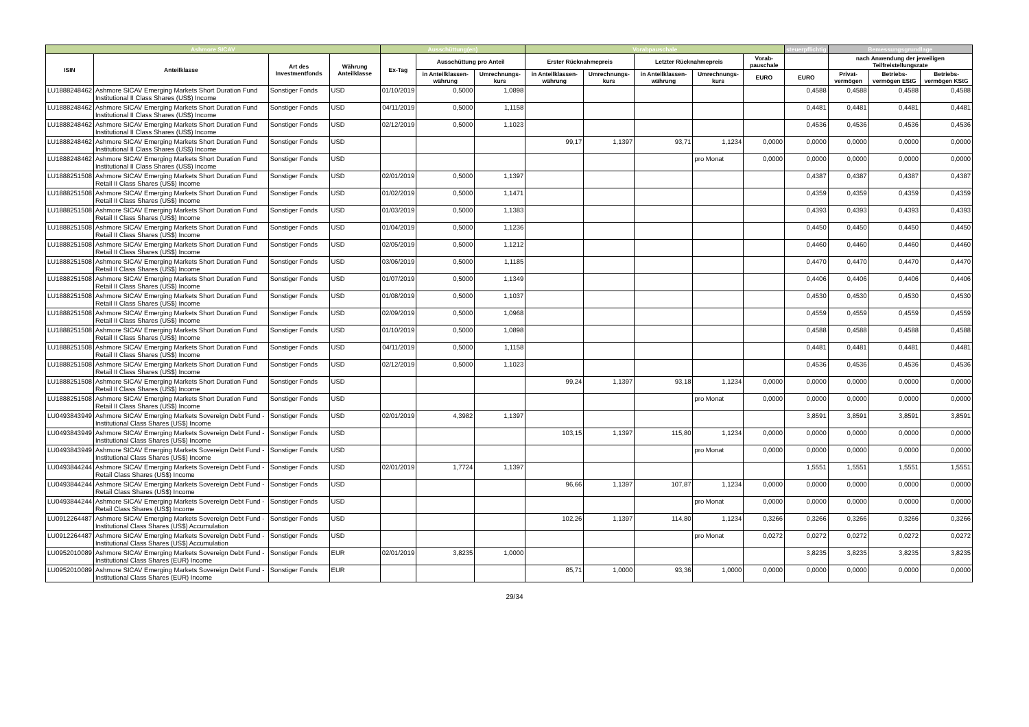| Ashmore SICAV | | | | Ausschüttung(en) | | | Vorabpauschale | | | | | steuerpflichtig | Bemessungsgrundlage | | |
| --- | --- | --- | --- | --- | --- | --- | --- | --- | --- | --- | --- | --- | --- | --- | --- |
| ISIN | Anteilklasse | Art des Investmentfonds | Währung Anteilklasse | Ex-Tag | Ausschüttung pro Anteil | | Erster Rücknahmepreis | | Letzter Rücknahmepreis | | Vorab-pauschale | | nach Anwendung der jeweiligen Teilfreistellungsrate | | |
| | | | | | in Anteilklassen-währung | Umrechnungs-kurs | in Anteilklassen-währung | Umrechnungs-kurs | in Anteilklassen-währung | Umrechnungs-kurs | EURO | EURO | Privat-vermögen | Betriebs-vermögen EStG | Betriebs-vermögen KStG |
| LU1888248462 | Ashmore SICAV Emerging Markets Short Duration Fund Institutional II Class Shares (US$) Income | Sonstiger Fonds | USD | 01/10/2019 | 0,5000 | 1,0898 | | | | | | 0,4588 | 0,4588 | 0,4588 | 0,4588 |
| LU1888248462 | Ashmore SICAV Emerging Markets Short Duration Fund Institutional II Class Shares (US$) Income | Sonstiger Fonds | USD | 04/11/2019 | 0,5000 | 1,1158 | | | | | | 0,4481 | 0,4481 | 0,4481 | 0,4481 |
| LU1888248462 | Ashmore SICAV Emerging Markets Short Duration Fund Institutional II Class Shares (US$) Income | Sonstiger Fonds | USD | 02/12/2019 | 0,5000 | 1,1023 | | | | | | 0,4536 | 0,4536 | 0,4536 | 0,4536 |
| LU1888248462 | Ashmore SICAV Emerging Markets Short Duration Fund Institutional II Class Shares (US$) Income | Sonstiger Fonds | USD | | | | 99,17 | 1,1397 | 93,71 | 1,1234 | 0,0000 | 0,0000 | 0,0000 | 0,0000 | 0,0000 |
| LU1888248462 | Ashmore SICAV Emerging Markets Short Duration Fund Institutional II Class Shares (US$) Income | Sonstiger Fonds | USD | | | | | | | pro Monat | 0,0000 | 0,0000 | 0,0000 | 0,0000 | 0,0000 |
| LU1888251508 | Ashmore SICAV Emerging Markets Short Duration Fund Retail II Class Shares (US$) Income | Sonstiger Fonds | USD | 02/01/2019 | 0,5000 | 1,1397 | | | | | | 0,4387 | 0,4387 | 0,4387 | 0,4387 |
| LU1888251508 | Ashmore SICAV Emerging Markets Short Duration Fund Retail II Class Shares (US$) Income | Sonstiger Fonds | USD | 01/02/2019 | 0,5000 | 1,1471 | | | | | | 0,4359 | 0,4359 | 0,4359 | 0,4359 |
| LU1888251508 | Ashmore SICAV Emerging Markets Short Duration Fund Retail II Class Shares (US$) Income | Sonstiger Fonds | USD | 01/03/2019 | 0,5000 | 1,1383 | | | | | | 0,4393 | 0,4393 | 0,4393 | 0,4393 |
| LU1888251508 | Ashmore SICAV Emerging Markets Short Duration Fund Retail II Class Shares (US$) Income | Sonstiger Fonds | USD | 01/04/2019 | 0,5000 | 1,1236 | | | | | | 0,4450 | 0,4450 | 0,4450 | 0,4450 |
| LU1888251508 | Ashmore SICAV Emerging Markets Short Duration Fund Retail II Class Shares (US$) Income | Sonstiger Fonds | USD | 02/05/2019 | 0,5000 | 1,1212 | | | | | | 0,4460 | 0,4460 | 0,4460 | 0,4460 |
| LU1888251508 | Ashmore SICAV Emerging Markets Short Duration Fund Retail II Class Shares (US$) Income | Sonstiger Fonds | USD | 03/06/2019 | 0,5000 | 1,1185 | | | | | | 0,4470 | 0,4470 | 0,4470 | 0,4470 |
| LU1888251508 | Ashmore SICAV Emerging Markets Short Duration Fund Retail II Class Shares (US$) Income | Sonstiger Fonds | USD | 01/07/2019 | 0,5000 | 1,1349 | | | | | | 0,4406 | 0,4406 | 0,4406 | 0,4406 |
| LU1888251508 | Ashmore SICAV Emerging Markets Short Duration Fund Retail II Class Shares (US$) Income | Sonstiger Fonds | USD | 01/08/2019 | 0,5000 | 1,1037 | | | | | | 0,4530 | 0,4530 | 0,4530 | 0,4530 |
| LU1888251508 | Ashmore SICAV Emerging Markets Short Duration Fund Retail II Class Shares (US$) Income | Sonstiger Fonds | USD | 02/09/2019 | 0,5000 | 1,0968 | | | | | | 0,4559 | 0,4559 | 0,4559 | 0,4559 |
| LU1888251508 | Ashmore SICAV Emerging Markets Short Duration Fund Retail II Class Shares (US$) Income | Sonstiger Fonds | USD | 01/10/2019 | 0,5000 | 1,0898 | | | | | | 0,4588 | 0,4588 | 0,4588 | 0,4588 |
| LU1888251508 | Ashmore SICAV Emerging Markets Short Duration Fund Retail II Class Shares (US$) Income | Sonstiger Fonds | USD | 04/11/2019 | 0,5000 | 1,1158 | | | | | | 0,4481 | 0,4481 | 0,4481 | 0,4481 |
| LU1888251508 | Ashmore SICAV Emerging Markets Short Duration Fund Retail II Class Shares (US$) Income | Sonstiger Fonds | USD | 02/12/2019 | 0,5000 | 1,1023 | | | | | | 0,4536 | 0,4536 | 0,4536 | 0,4536 |
| LU1888251508 | Ashmore SICAV Emerging Markets Short Duration Fund Retail II Class Shares (US$) Income | Sonstiger Fonds | USD | | | | 99,24 | 1,1397 | 93,18 | 1,1234 | 0,0000 | 0,0000 | 0,0000 | 0,0000 | 0,0000 |
| LU1888251508 | Ashmore SICAV Emerging Markets Short Duration Fund Retail II Class Shares (US$) Income | Sonstiger Fonds | USD | | | | | | | pro Monat | 0,0000 | 0,0000 | 0,0000 | 0,0000 | 0,0000 |
| LU0493843949 | Ashmore SICAV Emerging Markets Sovereign Debt Fund - Institutional Class Shares (US$) Income | Sonstiger Fonds | USD | 02/01/2019 | 4,3982 | 1,1397 | | | | | | 3,8591 | 3,8591 | 3,8591 | 3,8591 |
| LU0493843949 | Ashmore SICAV Emerging Markets Sovereign Debt Fund - Institutional Class Shares (US$) Income | Sonstiger Fonds | USD | | | | 103,15 | 1,1397 | 115,80 | 1,1234 | 0,0000 | 0,0000 | 0,0000 | 0,0000 | 0,0000 |
| LU0493843949 | Ashmore SICAV Emerging Markets Sovereign Debt Fund - Institutional Class Shares (US$) Income | Sonstiger Fonds | USD | | | | | | | pro Monat | 0,0000 | 0,0000 | 0,0000 | 0,0000 | 0,0000 |
| LU0493844244 | Ashmore SICAV Emerging Markets Sovereign Debt Fund - Retail Class Shares (US$) Income | Sonstiger Fonds | USD | 02/01/2019 | 1,7724 | 1,1397 | | | | | | 1,5551 | 1,5551 | 1,5551 | 1,5551 |
| LU0493844244 | Ashmore SICAV Emerging Markets Sovereign Debt Fund - Retail Class Shares (US$) Income | Sonstiger Fonds | USD | | | | 96,66 | 1,1397 | 107,87 | 1,1234 | 0,0000 | 0,0000 | 0,0000 | 0,0000 | 0,0000 |
| LU0493844244 | Ashmore SICAV Emerging Markets Sovereign Debt Fund - Retail Class Shares (US$) Income | Sonstiger Fonds | USD | | | | | | | pro Monat | 0,0000 | 0,0000 | 0,0000 | 0,0000 | 0,0000 |
| LU0912264487 | Ashmore SICAV Emerging Markets Sovereign Debt Fund - Institutional Class Shares (US$) Accumulation | Sonstiger Fonds | USD | | | | 102,26 | 1,1397 | 114,80 | 1,1234 | 0,3266 | 0,3266 | 0,3266 | 0,3266 | 0,3266 |
| LU0912264487 | Ashmore SICAV Emerging Markets Sovereign Debt Fund - Institutional Class Shares (US$) Accumulation | Sonstiger Fonds | USD | | | | | | | pro Monat | 0,0272 | 0,0272 | 0,0272 | 0,0272 | 0,0272 |
| LU0952010089 | Ashmore SICAV Emerging Markets Sovereign Debt Fund - Institutional Class Shares (EUR) Income | Sonstiger Fonds | EUR | 02/01/2019 | 3,8235 | 1,0000 | | | | | | 3,8235 | 3,8235 | 3,8235 | 3,8235 |
| LU0952010089 | Ashmore SICAV Emerging Markets Sovereign Debt Fund - Institutional Class Shares (EUR) Income | Sonstiger Fonds | EUR | | | | 85,71 | 1,0000 | 93,36 | 1,0000 | 0,0000 | 0,0000 | 0,0000 | 0,0000 | 0,0000 |
29/34